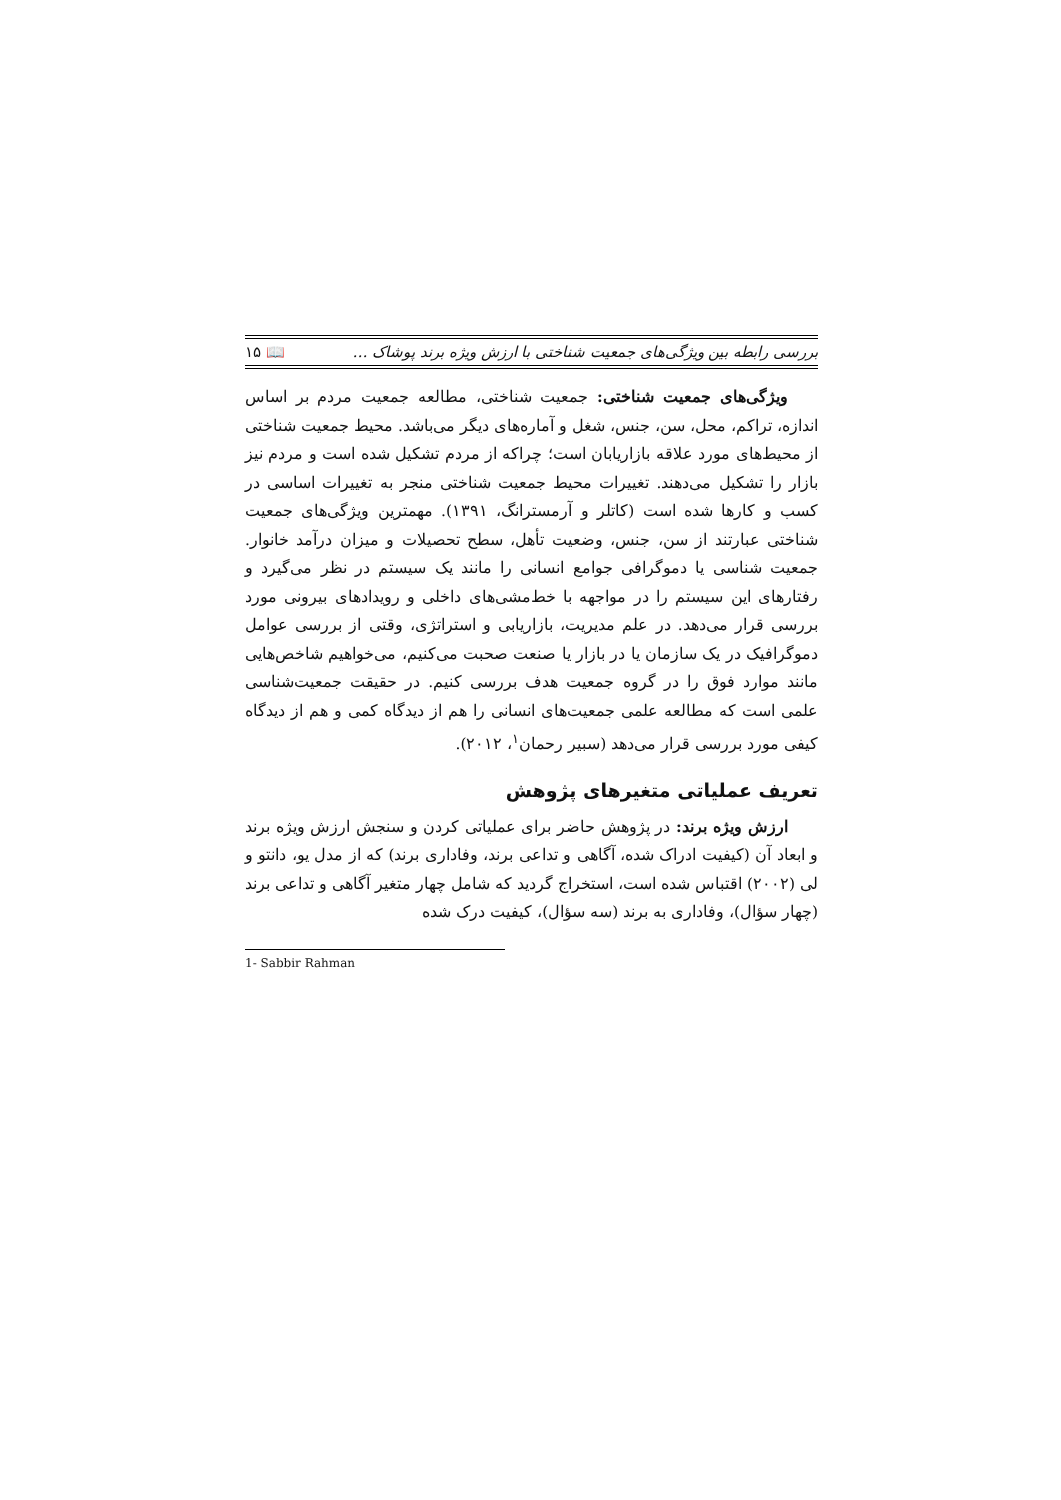بررسی رابطه بین ویژگی‌های جمعیت شناختی با ارزش ویژه برند پوشاک … 📖 ۱۵
ویژگی‌های جمعیت شناختی: جمعیت شناختی، مطالعه جمعیت مردم بر اساس اندازه، تراکم، محل، سن، جنس، شغل و آماره‌های دیگر می‌باشد. محیط جمعیت شناختی از محیط‌های مورد علاقه بازاریابان است؛ چراکه از مردم تشکیل شده است و مردم نیز بازار را تشکیل می‌دهند. تغییرات محیط جمعیت شناختی منجر به تغییرات اساسی در کسب و کارها شده است (کاتلر و آرمسترانگ، ۱۳۹۱). مهمترین ویژگی‌های جمعیت شناختی عبارتند از سن، جنس، وضعیت تأهل، سطح تحصیلات و میزان درآمد خانوار. جمعیت شناسی یا دموگرافی جوامع انسانی را مانند یک سیستم در نظر می‌گیرد و رفتارهای این سیستم را در مواجهه با خط‌مشی‌های داخلی و رویدادهای بیرونی مورد بررسی قرار می‌دهد. در علم مدیریت، بازاریابی و استراتژی، وقتی از بررسی عوامل دموگرافیک در یک سازمان یا در بازار یا صنعت صحبت می‌کنیم، می‌خواهیم شاخص‌هایی مانند موارد فوق را در گروه جمعیت هدف بررسی کنیم. در حقیقت جمعیت‌شناسی علمی است که مطالعه علمی جمعیت‌های انسانی را هم از دیدگاه کمی و هم از دیدگاه کیفی مورد بررسی قرار می‌دهد (سبیر رحمان<sup>۱</sup>، ۲۰۱۲).
تعریف عملیاتی متغیرهای پژوهش
ارزش ویژه برند: در پژوهش حاضر برای عملیاتی کردن و سنجش ارزش ویژه برند و ابعاد آن (کیفیت ادراک شده، آگاهی و تداعی برند، وفاداری برند) که از مدل یو، دانتو و لی (۲۰۰۲) اقتباس شده است، استخراج گردید که شامل چهار متغیر آگاهی و تداعی برند (چهار سؤال)، وفاداری به برند (سه سؤال)، کیفیت درک شده
1- Sabbir Rahman